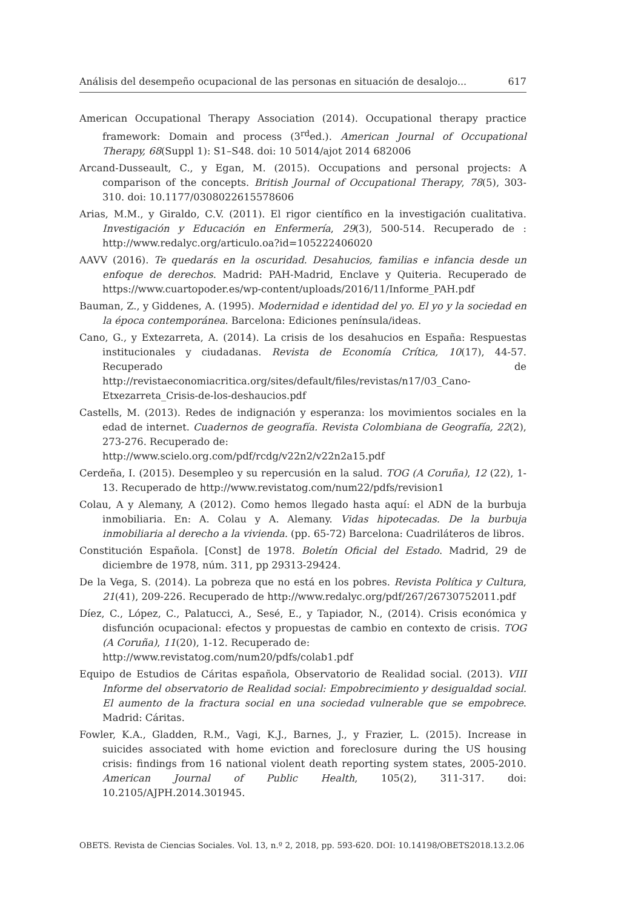Análisis del desempeño ocupacional de las personas en situación de desalojo... 617
American Occupational Therapy Association (2014). Occupational therapy practice framework: Domain and process (3<sup>rd</sup>ed.). American Journal of Occupational Therapy, 68(Suppl 1): S1–S48. doi: 10 5014/ajot 2014 682006
Arcand-Dusseault, C., y Egan, M. (2015). Occupations and personal projects: A comparison of the concepts. British Journal of Occupational Therapy, 78(5), 303-310. doi: 10.1177/0308022615578606
Arias, M.M., y Giraldo, C.V. (2011). El rigor científico en la investigación cualitativa. Investigación y Educación en Enfermería, 29(3), 500-514. Recuperado de : http://www.redalyc.org/articulo.oa?id=105222406020
AAVV (2016). Te quedarás en la oscuridad. Desahucios, familias e infancia desde un enfoque de derechos. Madrid: PAH-Madrid, Enclave y Quiteria. Recuperado de https://www.cuartopoder.es/wp-content/uploads/2016/11/Informe_PAH.pdf
Bauman, Z., y Giddenes, A. (1995). Modernidad e identidad del yo. El yo y la sociedad en la época contemporánea. Barcelona: Ediciones península/ideas.
Cano, G., y Extezarreta, A. (2014). La crisis de los desahucios en España: Respuestas institucionales y ciudadanas. Revista de Economía Crítica, 10(17), 44-57. Recuperado de http://revistaeconomiacritica.org/sites/default/files/revistas/n17/03_Cano-Etxezarreta_Crisis-de-los-deshaucios.pdf
Castells, M. (2013). Redes de indignación y esperanza: los movimientos sociales en la edad de internet. Cuadernos de geografía. Revista Colombiana de Geografía, 22(2), 273-276. Recuperado de:
http://www.scielo.org.com/pdf/rcdg/v22n2/v22n2a15.pdf
Cerdeña, I. (2015). Desempleo y su repercusión en la salud. TOG (A Coruña), 12 (22), 1-13. Recuperado de http://www.revistatog.com/num22/pdfs/revision1
Colau, A y Alemany, A (2012). Como hemos llegado hasta aquí: el ADN de la burbuja inmobiliaria. En: A. Colau y A. Alemany. Vidas hipotecadas. De la burbuja inmobiliaria al derecho a la vivienda. (pp. 65-72) Barcelona: Cuadriláteros de libros.
Constitución Española. [Const] de 1978. Boletín Oficial del Estado. Madrid, 29 de diciembre de 1978, núm. 311, pp 29313-29424.
De la Vega, S. (2014). La pobreza que no está en los pobres. Revista Política y Cultura, 21(41), 209-226. Recuperado de http://www.redalyc.org/pdf/267/26730752011.pdf
Díez, C., López, C., Palatucci, A., Sesé, E., y Tapiador, N., (2014). Crisis económica y disfunción ocupacional: efectos y propuestas de cambio en contexto de crisis. TOG (A Coruña), 11(20), 1-12. Recuperado de:
http://www.revistatog.com/num20/pdfs/colab1.pdf
Equipo de Estudios de Cáritas española, Observatorio de Realidad social. (2013). VIII Informe del observatorio de Realidad social: Empobrecimiento y desigualdad social. El aumento de la fractura social en una sociedad vulnerable que se empobrece. Madrid: Cáritas.
Fowler, K.A., Gladden, R.M., Vagi, K.J., Barnes, J., y Frazier, L. (2015). Increase in suicides associated with home eviction and foreclosure during the US housing crisis: findings from 16 national violent death reporting system states, 2005-2010. American Journal of Public Health, 105(2), 311-317. doi: 10.2105/AJPH.2014.301945.
OBETS. Revista de Ciencias Sociales. Vol. 13, n.º 2, 2018, pp. 593-620. DOI: 10.14198/OBETS2018.13.2.06